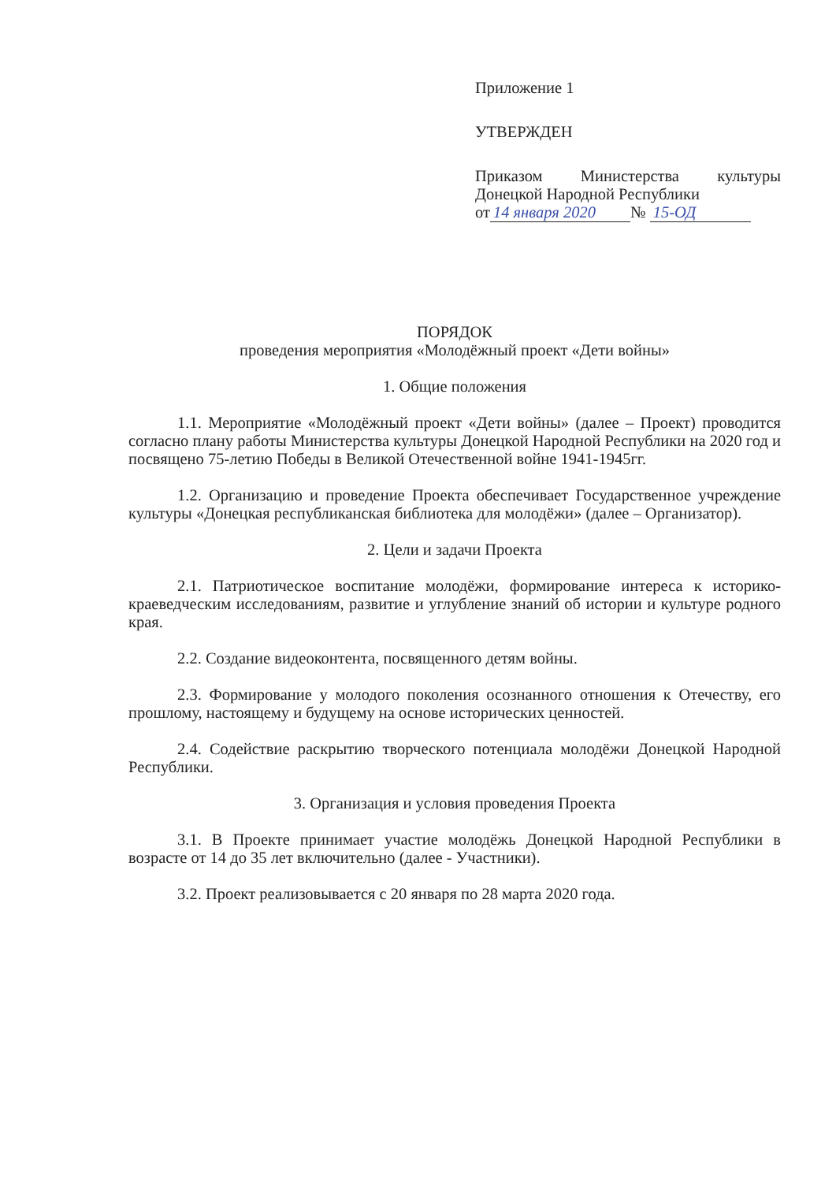Приложение 1
УТВЕРЖДЕН
Приказом Министерства культуры Донецкой Народной Республики
от 14 января 2020 № 15-ОД
ПОРЯДОК
проведения мероприятия «Молодёжный проект «Дети войны»
1. Общие положения
1.1. Мероприятие «Молодёжный проект «Дети войны» (далее – Проект) проводится согласно плану работы Министерства культуры Донецкой Народной Республики на 2020 год и посвящено 75-летию Победы в Великой Отечественной войне 1941-1945гг.
1.2. Организацию и проведение Проекта обеспечивает Государственное учреждение культуры «Донецкая республиканская библиотека для молодёжи» (далее – Организатор).
2. Цели и задачи Проекта
2.1. Патриотическое воспитание молодёжи, формирование интереса к историко-краеведческим исследованиям, развитие и углубление знаний об истории и культуре родного края.
2.2. Создание видеоконтента, посвященного детям войны.
2.3. Формирование у молодого поколения осознанного отношения к Отечеству, его прошлому, настоящему и будущему на основе исторических ценностей.
2.4. Содействие раскрытию творческого потенциала молодёжи Донецкой Народной Республики.
3. Организация и условия проведения Проекта
3.1. В Проекте принимает участие молодёжь Донецкой Народной Республики в возрасте от 14 до 35 лет включительно (далее - Участники).
3.2. Проект реализовывается с 20 января по 28 марта 2020 года.